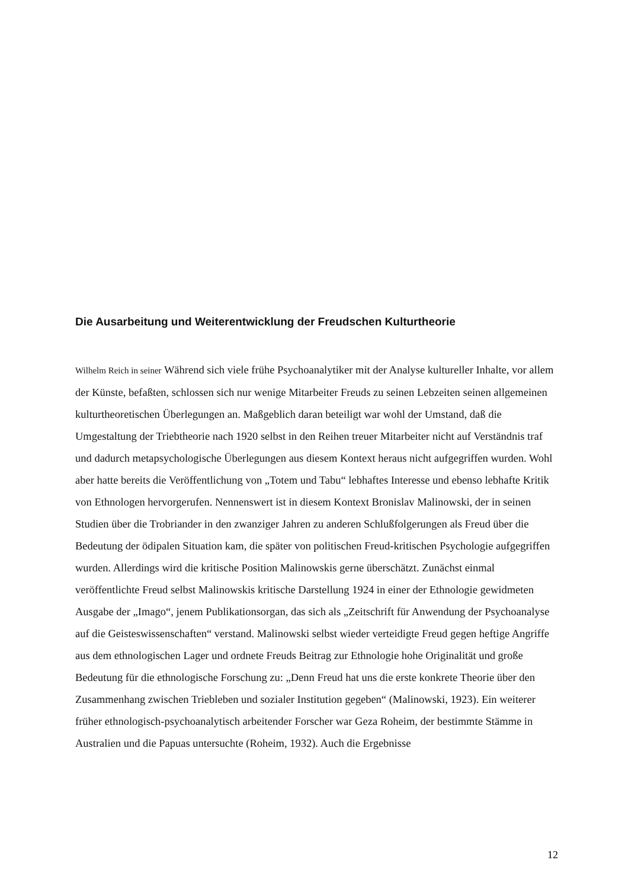Die Ausarbeitung und Weiterentwicklung der Freudschen Kulturtheorie
Wilhelm Reich in seiner Während sich viele frühe Psychoanalytiker mit der Analyse kultureller Inhalte, vor allem der Künste, befaßten, schlossen sich nur wenige Mitarbeiter Freuds zu seinen Lebzeiten seinen allgemeinen kulturtheoretischen Überlegungen an. Maßgeblich daran beteiligt war wohl der Umstand, daß die Umgestaltung der Triebtheorie nach 1920 selbst in den Reihen treuer Mitarbeiter nicht auf Verständnis traf und dadurch metapsychologische Überlegungen aus diesem Kontext heraus nicht aufgegriffen wurden. Wohl aber hatte bereits die Veröffentlichung von „Totem und Tabu“ lebhaftes Interesse und ebenso lebhafte Kritik von Ethnologen hervorgerufen. Nennenswert ist in diesem Kontext Bronislav Malinowski, der in seinen Studien über die Trobriander in den zwanziger Jahren zu anderen Schlußfolgerungen als Freud über die Bedeutung der ödipalen Situation kam, die später von politischen Freud-kritischen Psychologie aufgegriffen wurden. Allerdings wird die kritische Position Malinowskis gerne überschätzt. Zunächst einmal veröffentlichte Freud selbst Malinowskis kritische Darstellung 1924 in einer der Ethnologie gewidmeten Ausgabe der „Imago“, jenem Publikationsorgan, das sich als „Zeitschrift für Anwendung der Psychoanalyse auf die Geisteswissenschaften“ verstand. Malinowski selbst wieder verteidigte Freud gegen heftige Angriffe aus dem ethnologischen Lager und ordnete Freuds Beitrag zur Ethnologie hohe Originalität und große Bedeutung für die ethnologische Forschung zu: „Denn Freud hat uns die erste konkrete Theorie über den Zusammenhang zwischen Triebleben und sozialer Institution gegeben“ (Malinowski, 1923). Ein weiterer früher ethnologisch-psychoanalytisch arbeitender Forscher war Geza Roheim, der bestimmte Stämme in Australien und die Papuas untersuchte (Roheim, 1932). Auch die Ergebnisse
12